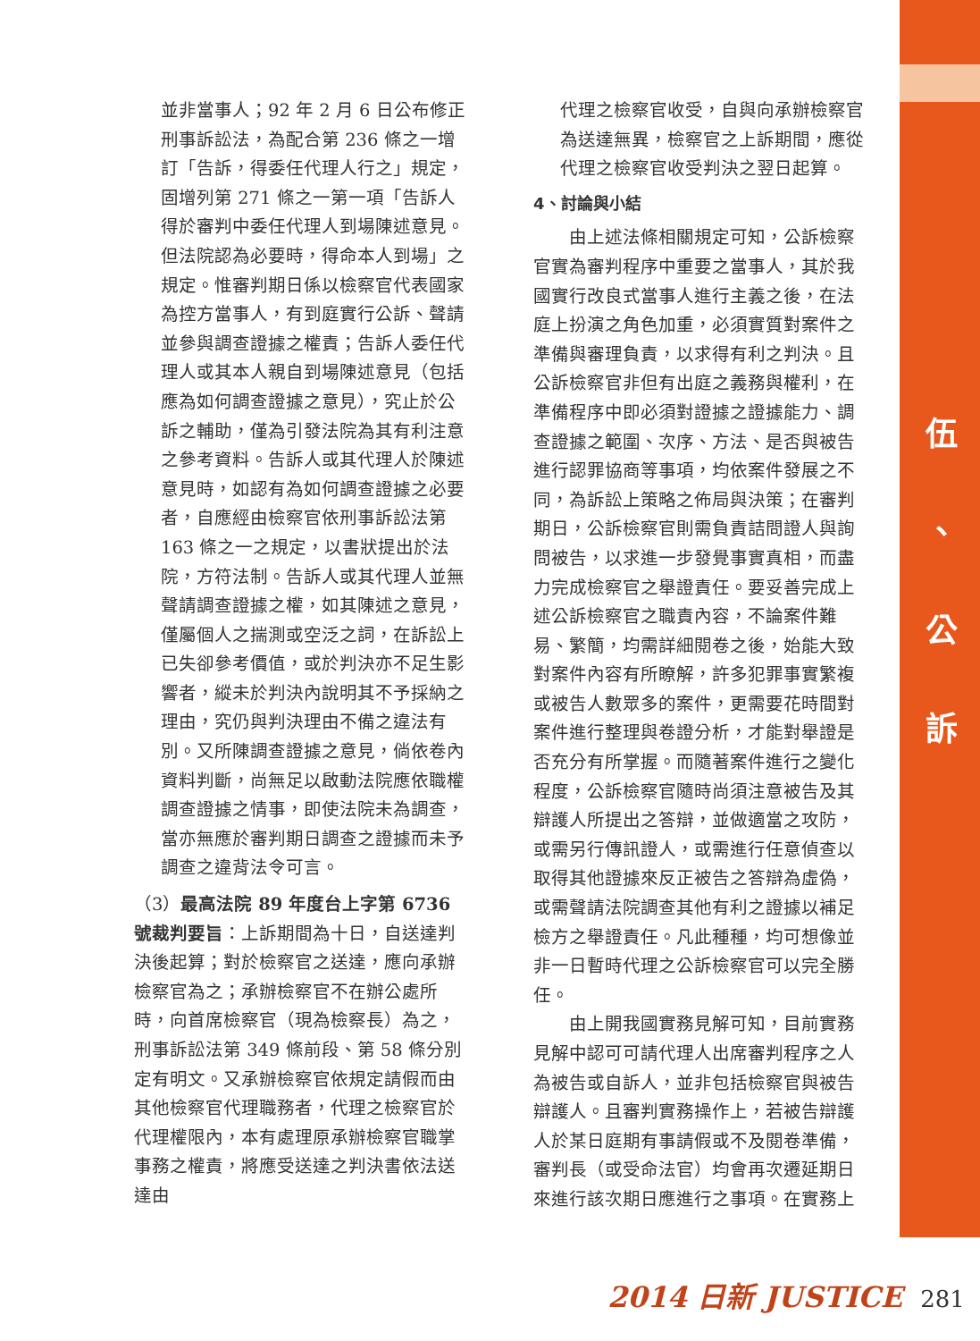伍
、
公
訴
並非當事人；92 年 2 月 6 日公布修正刑事訴訟法，為配合第 236 條之一增訂「告訴，得委任代理人行之」規定，固增列第 271 條之一第一項「告訴人得於審判中委任代理人到場陳述意見。但法院認為必要時，得命本人到場」之規定。惟審判期日係以檢察官代表國家為控方當事人，有到庭實行公訴、聲請並參與調查證據之權責；告訴人委任代理人或其本人親自到場陳述意見（包括應為如何調查證據之意見），究止於公訴之輔助，僅為引發法院為其有利注意之參考資料。告訴人或其代理人於陳述意見時，如認有為如何調查證據之必要者，自應經由檢察官依刑事訴訟法第 163 條之一之規定，以書狀提出於法院，方符法制。告訴人或其代理人並無聲請調查證據之權，如其陳述之意見，僅屬個人之揣測或空泛之詞，在訴訟上已失卻參考價值，或於判決亦不足生影響者，縱未於判決內說明其不予採納之理由，究仍與判決理由不備之違法有別。又所陳調查證據之意見，倘依卷內資料判斷，尚無足以啟動法院應依職權調查證據之情事，即使法院未為調查，當亦無應於審判期日調查之證據而未予調查之違背法令可言。
（3）最高法院 89 年度台上字第 6736 號裁判要旨：上訴期間為十日，自送達判決後起算；對於檢察官之送達，應向承辦檢察官為之；承辦檢察官不在辦公處所時，向首席檢察官（現為檢察長）為之，刑事訴訟法第 349 條前段、第 58 條分別定有明文。又承辦檢察官依規定請假而由其他檢察官代理職務者，代理之檢察官於代理權限內，本有處理原承辦檢察官職掌事務之權責，將應受送達之判決書依法送達由
代理之檢察官收受，自與向承辦檢察官為送達無異，檢察官之上訴期間，應從代理之檢察官收受判決之翌日起算。
4、討論與小結
　　由上述法條相關規定可知，公訴檢察官實為審判程序中重要之當事人，其於我國實行改良式當事人進行主義之後，在法庭上扮演之角色加重，必須實質對案件之準備與審理負責，以求得有利之判決。且公訴檢察官非但有出庭之義務與權利，在準備程序中即必須對證據之證據能力、調查證據之範圍、次序、方法、是否與被告進行認罪協商等事項，均依案件發展之不同，為訴訟上策略之佈局與決策；在審判期日，公訴檢察官則需負責詰問證人與詢問被告，以求進一步發覺事實真相，而盡力完成檢察官之舉證責任。要妥善完成上述公訴檢察官之職責內容，不論案件難易、繁簡，均需詳細閱卷之後，始能大致對案件內容有所瞭解，許多犯罪事實繁複或被告人數眾多的案件，更需要花時間對案件進行整理與卷證分析，才能對舉證是否充分有所掌握。而隨著案件進行之變化程度，公訴檢察官隨時尚須注意被告及其辯護人所提出之答辯，並做適當之攻防，或需另行傳訊證人，或需進行任意偵查以取得其他證據來反正被告之答辯為虛偽，或需聲請法院調查其他有利之證據以補足檢方之舉證責任。凡此種種，均可想像並非一日暫時代理之公訴檢察官可以完全勝任。
　　由上開我國實務見解可知，目前實務見解中認可可請代理人出席審判程序之人為被告或自訴人，並非包括檢察官與被告辯護人。且審判實務操作上，若被告辯護人於某日庭期有事請假或不及閱卷準備，審判長（或受命法官）均會再次遷延期日來進行該次期日應進行之事項。在實務上
2014 日新 JUSTICE 281